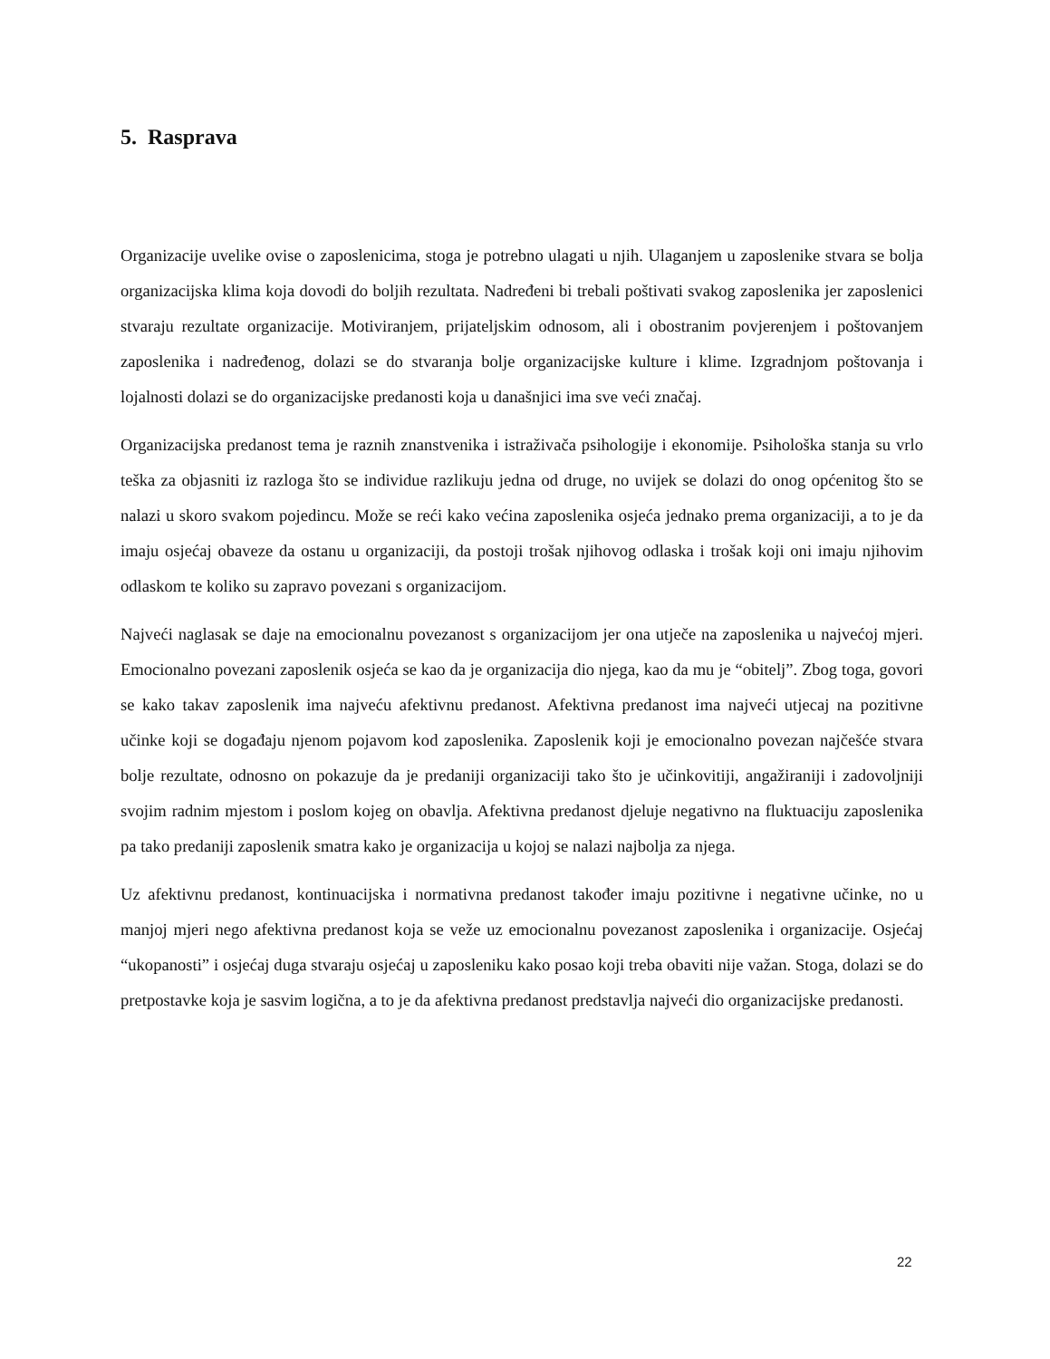5. Rasprava
Organizacije uvelike ovise o zaposlenicima, stoga je potrebno ulagati u njih. Ulaganjem u zaposlenike stvara se bolja organizacijska klima koja dovodi do boljih rezultata. Nadređeni bi trebali poštivati svakog zaposlenika jer zaposlenici stvaraju rezultate organizacije. Motiviranjem, prijateljskim odnosom, ali i obostranim povjerenjem i poštovanjem zaposlenika i nadređenog, dolazi se do stvaranja bolje organizacijske kulture i klime. Izgradnjom poštovanja i lojalnosti dolazi se do organizacijske predanosti koja u današnjici ima sve veći značaj.
Organizacijska predanost tema je raznih znanstvenika i istraživača psihologije i ekonomije. Psihološka stanja su vrlo teška za objasniti iz razloga što se individue razlikuju jedna od druge, no uvijek se dolazi do onog općenitog što se nalazi u skoro svakom pojedincu. Može se reći kako većina zaposlenika osjeća jednako prema organizaciji, a to je da imaju osjećaj obaveze da ostanu u organizaciji, da postoji trošak njihovog odlaska i trošak koji oni imaju njihovim odlaskom te koliko su zapravo povezani s organizacijom.
Najveći naglasak se daje na emocionalnu povezanost s organizacijom jer ona utječe na zaposlenika u najvećoj mjeri. Emocionalno povezani zaposlenik osjeća se kao da je organizacija dio njega, kao da mu je “obitelj”. Zbog toga, govori se kako takav zaposlenik ima najveću afektivnu predanost. Afektivna predanost ima najveći utjecaj na pozitivne učinke koji se događaju njenom pojavom kod zaposlenika. Zaposlenik koji je emocionalno povezan najčešće stvara bolje rezultate, odnosno on pokazuje da je predaniji organizaciji tako što je učinkovitiji, angažiraniji i zadovoljniji svojim radnim mjestom i poslom kojeg on obavlja. Afektivna predanost djeluje negativno na fluktuaciju zaposlenika pa tako predaniji zaposlenik smatra kako je organizacija u kojoj se nalazi najbolja za njega.
Uz afektivnu predanost, kontinuacijska i normativna predanost također imaju pozitivne i negativne učinke, no u manjoj mjeri nego afektivna predanost koja se veže uz emocionalnu povezanost zaposlenika i organizacije. Osjećaj “ukopanosti” i osjećaj duga stvaraju osjećaj u zaposleniku kako posao koji treba obaviti nije važan. Stoga, dolazi se do pretpostavke koja je sasvim logična, a to je da afektivna predanost predstavlja najveći dio organizacijske predanosti.
22